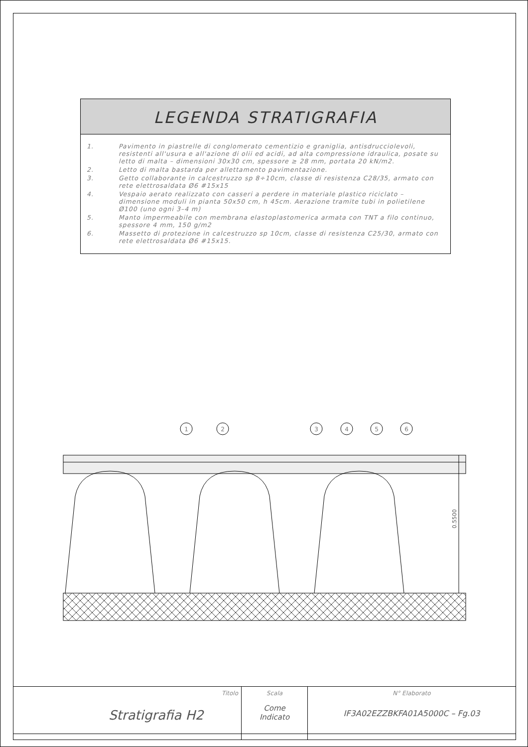LEGENDA STRATIGRAFIA
| 1. | Pavimento in piastrelle di conglomerato cementizio e graniglia, antisdrucciolevoli, resistenti all'usura e all'azione di olii ed acidi, ad alta compressione idraulica, posate su letto di malta – dimensioni 30x30 cm, spessore ≥ 28 mm, portata 20 kN/m2. |
| 2. | Letto di malta bastarda per allettamento pavimentazione. |
| 3. | Getto collaborante in calcestruzzo sp 8÷10cm, classe di resistenza C28/35, armato con rete elettrosaldata Ø6 #15x15 |
| 4. | Vespaio aerato realizzato con casseri a perdere in materiale plastico riciclato – dimensione moduli in pianta 50x50 cm, h 45cm. Aerazione tramite tubi in polietilene Ø100 (uno ogni 3–4 m) |
| 5. | Manto impermeabile con membrana elastoplastomerica armata con TNT a filo continuo, spessore 4 mm, 150 g/m2 |
| 6. | Massetto di protezione in calcestruzzo sp 10cm, classe di resistenza C25/30, armato con rete elettrosaldata Ø6 #15x15. |
1
2
3
4
5
6
0.5500
| Titolo Stratigrafia H2 | Scala Come Indicato | N° Elaborato IF3A02EZZBKFA01A5000C – Fg.03 |